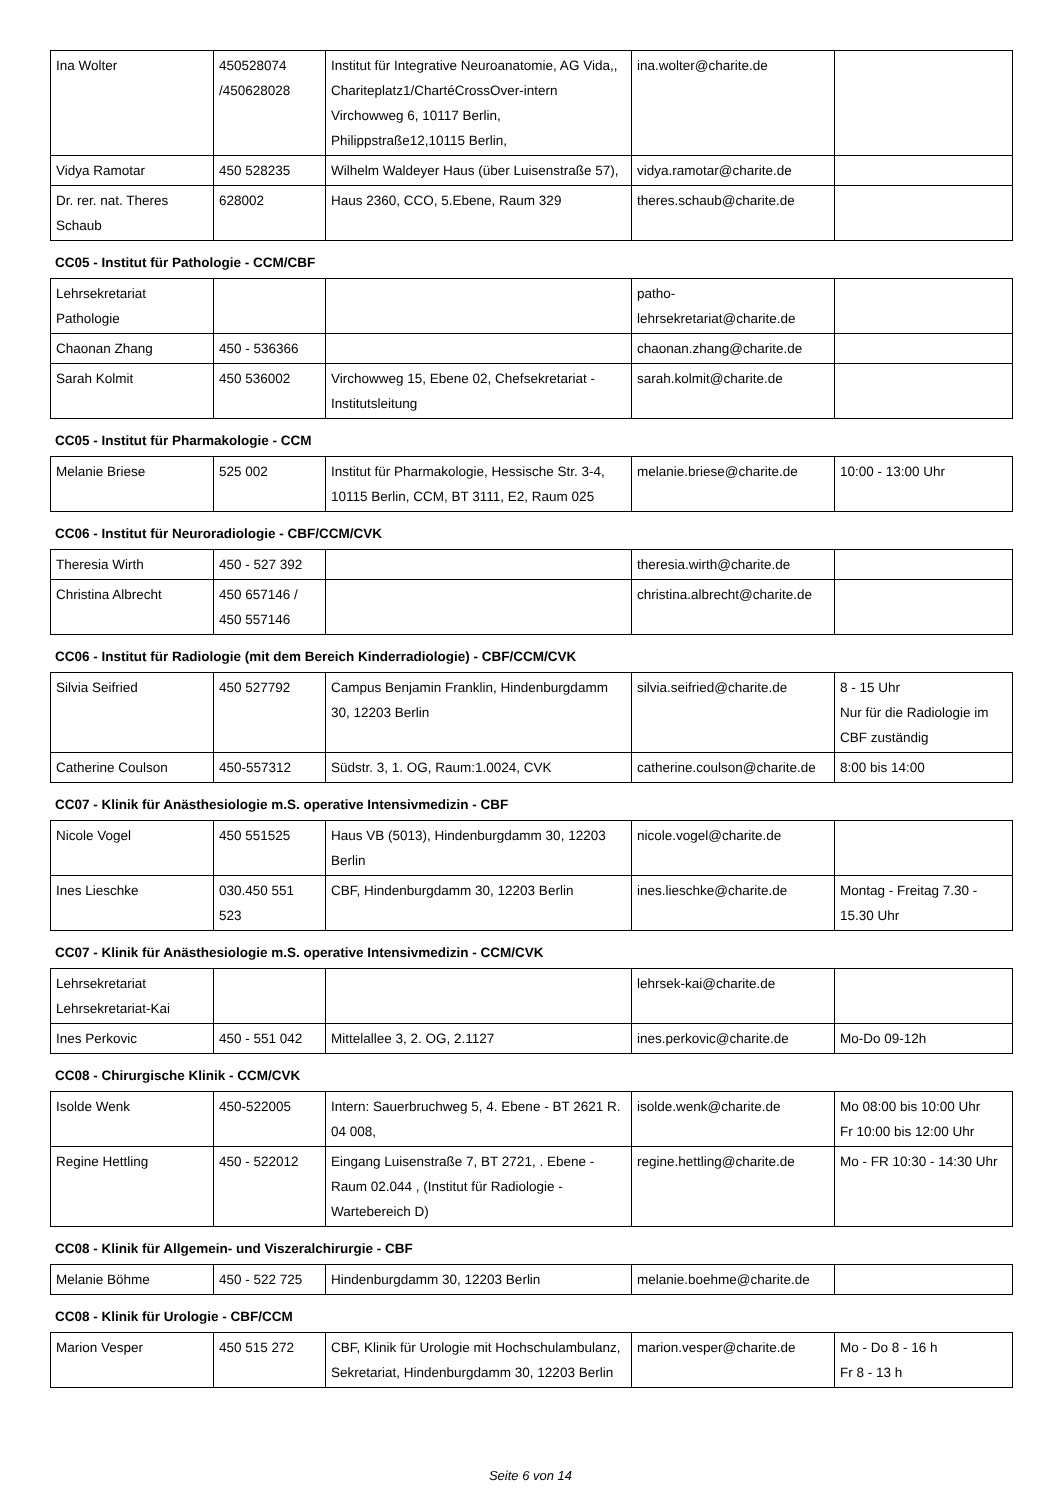| Ina Wolter | 450528074 /450628028 | Institut für Integrative Neuroanatomie, AG Vida,, Chariteplatz1/ChartéCrossOver-intern Virchowweg 6, 10117 Berlin, Philippstraße12,10115 Berlin, | ina.wolter@charite.de | |
| Vidya Ramotar | 450 528235 | Wilhelm Waldeyer Haus (über Luisenstraße 57), | vidya.ramotar@charite.de | |
| Dr. rer. nat. Theres Schaub | 628002 | Haus 2360, CCO, 5.Ebene, Raum 329 | theres.schaub@charite.de | |
CC05 - Institut für Pathologie - CCM/CBF
| Lehrsekretariat Pathologie | | | patho-lehrsekretariat@charite.de | |
| Chaonan Zhang | 450 - 536366 | | chaonan.zhang@charite.de | |
| Sarah Kolmit | 450 536002 | Virchowweg 15, Ebene 02, Chefsekretariat - Institutsleitung | sarah.kolmit@charite.de | |
CC05 - Institut für Pharmakologie - CCM
| Melanie Briese | 525 002 | Institut für Pharmakologie, Hessische Str. 3-4, 10115 Berlin, CCM, BT 3111, E2, Raum 025 | melanie.briese@charite.de | 10:00 - 13:00 Uhr |
CC06 - Institut für Neuroradiologie - CBF/CCM/CVK
| Theresia Wirth | 450 - 527 392 | | theresia.wirth@charite.de | |
| Christina Albrecht | 450 657146 / 450 557146 | | christina.albrecht@charite.de | |
CC06 - Institut für Radiologie (mit dem Bereich Kinderradiologie) - CBF/CCM/CVK
| Silvia Seifried | 450 527792 | Campus Benjamin Franklin, Hindenburgdamm 30, 12203 Berlin | silvia.seifried@charite.de | 8 - 15 Uhr Nur für die Radiologie im CBF zuständig |
| Catherine Coulson | 450-557312 | Südstr. 3, 1. OG, Raum:1.0024, CVK | catherine.coulson@charite.de | 8:00 bis 14:00 |
CC07 - Klinik für Anästhesiologie m.S. operative Intensivmedizin - CBF
| Nicole Vogel | 450 551525 | Haus VB (5013), Hindenburgdamm 30, 12203 Berlin | nicole.vogel@charite.de | |
| Ines Lieschke | 030.450 551 523 | CBF, Hindenburgdamm 30, 12203 Berlin | ines.lieschke@charite.de | Montag - Freitag 7.30 - 15.30 Uhr |
CC07 - Klinik für Anästhesiologie m.S. operative Intensivmedizin - CCM/CVK
| Lehrsekretariat Lehrsekretariat-Kai | | | lehrsek-kai@charite.de | |
| Ines Perkovic | 450 - 551 042 | Mittelallee 3, 2. OG, 2.1127 | ines.perkovic@charite.de | Mo-Do 09-12h |
CC08 - Chirurgische Klinik - CCM/CVK
| Isolde Wenk | 450-522005 | Intern: Sauerbruchweg 5, 4. Ebene - BT 2621 R. 04 008, | isolde.wenk@charite.de | Mo 08:00 bis 10:00 Uhr Fr 10:00 bis 12:00 Uhr |
| Regine Hettling | 450 - 522012 | Eingang Luisenstraße 7, BT 2721, . Ebene - Raum 02.044 , (Institut für Radiologie - Wartebereich D) | regine.hettling@charite.de | Mo - FR 10:30 - 14:30 Uhr |
CC08 - Klinik für Allgemein- und Viszeralchirurgie - CBF
| Melanie Böhme | 450 - 522 725 | Hindenburgdamm 30, 12203 Berlin | melanie.boehme@charite.de | |
CC08 - Klinik für Urologie - CBF/CCM
| Marion Vesper | 450 515 272 | CBF, Klinik für Urologie mit Hochschulambulanz, Sekretariat, Hindenburgdamm 30, 12203 Berlin | marion.vesper@charite.de | Mo - Do 8 - 16 h Fr 8 - 13 h |
Seite 6 von 14